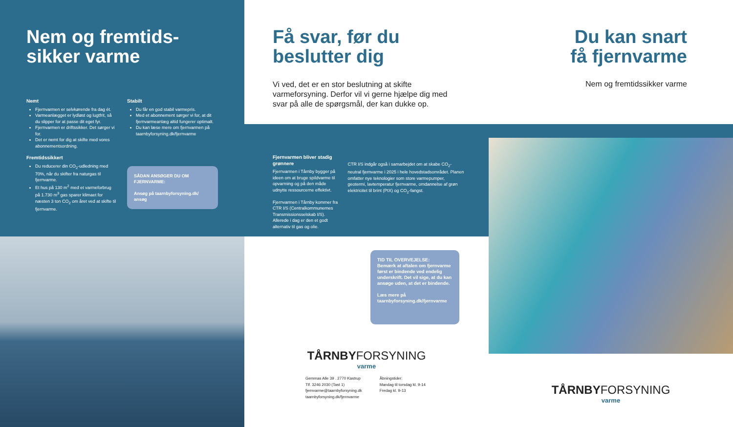Nem og fremtids-
sikker varme
Nemt
Fjernvarmen er selvkørende fra dag ét.
Varmeanlægget er lydløst og lugtfrit, så du slipper for at passe dit eget fyr.
Fjernvarmen er driftssikker. Det sørger vi for.
Det er nemt for dig at skifte med vores abonnementsordning.
Fremtidssikkert
Du reducerer din CO<sub>2</sub>-udledning med 70%, når du skifter fra naturgas til fjernvarme.
Et hus på 130 m<sup>2</sup> med et varmeforbrug på 1.730 m<sup>3</sup> gas sparer klimaet for næsten 3 ton CO<sub>2</sub> om året ved at skifte til fjernvarme.
Stabilt
Du får en god stabil varmepris.
Med et abonnement sørger vi for, at dit fjernvarmeanlæg altid fungerer optimalt.
Du kan læse mere om fjernvarmen på taarnbyforsyning.dk/fjernvarme
SÅDAN ANSØGER DU OM FJERNVARME:
Ansøg på taarnbyforsyning.dk/ ansøg
Få svar, før du
beslutter dig
Vi ved, det er en stor beslutning at skifte varmeforsyning. Derfor vil vi gerne hjælpe dig med svar på alle de spørgsmål, der kan dukke op.
Fjernvarmen bliver stadig grønnere
Fjernvarmen i Tårnby bygger på ideen om at bruge spildvarme til opvarming og på den måde udnytte ressourcerne effektivt.
Fjernvarmen i Tårnby kommer fra CTR I/S (Centralkommunernes Transmissionsselskab I/S). Allerede i dag er den et godt alternativ til gas og olie.
CTR I/S indgår også i samarbejdet om at skabe CO<sub>2</sub>-neutral fjernvarme i 2025 i hele hovedstadsområdet. Planen omfatter nye teknologier som store varmepumper, geotermi, lavtemperatur fjernvarme, omdannelse af grøn elektricitet til brint (PtX) og CO<sub>2</sub>-fangst.
TID TIL OVERVEJELSE:
Bemærk at aftalen om fjernvarme først er bindende ved endelig underskrift. Det vil sige, at du kan ansøge uden, at det er bindende.
Læs mere på taarnbyforsyning.dk/fjernvarme
TÅRNBYFORSYNING
varme
Gemmas Alle 39 . 2770 Kastrup
Tlf. 3246 2030 (Tast 1)
fjernvarme@taarnbyforsyning.dk
taarnbyforsyning.dk/fjernvarme
Åbningstider:
Mandag til torsdag kl. 9-14
Fredag kl. 9-13
Du kan snart
få fjernvarme
Nem og fremtidssikker varme
TÅRNBYFORSYNING
varme